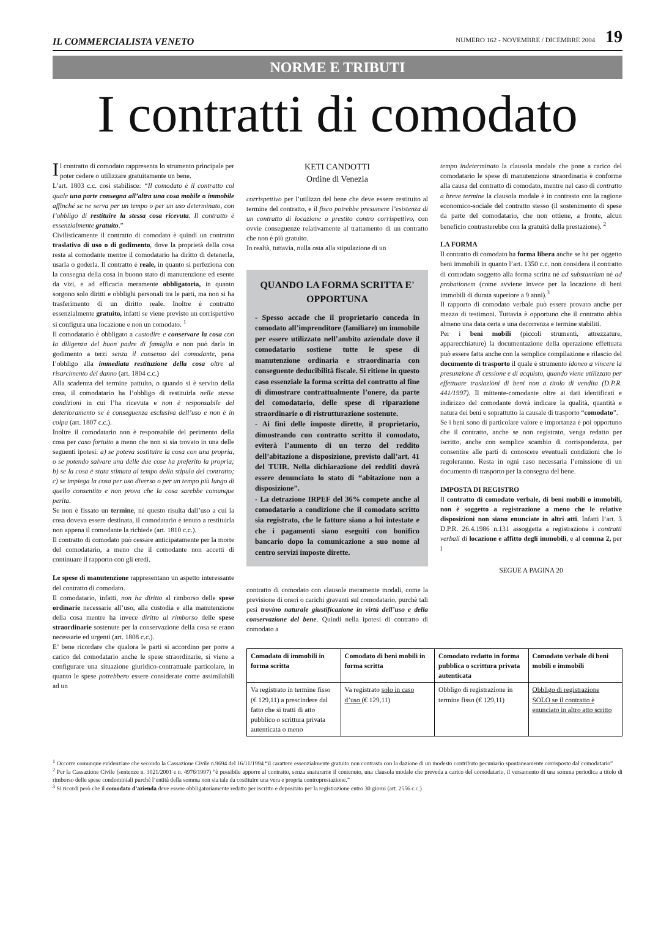IL COMMERCIALISTA VENETO NUMERO 162 - NOVEMBRE / DICEMBRE 2004 19
NORME E TRIBUTI
I contratti di comodato
Il contratto di comodato rappresenta lo strumento principale per poter cedere o utilizzare gratuitamente un bene.
L’art. 1803 c.c. così stabilisce: “Il comodato è il contratto col quale una parte consegna all’altra una cosa mobile o immobile affinché se ne serva per un tempo o per un uso determinato, con l’obbligo di restituire la stessa cosa ricevuta. Il contratto è essenzialmente gratuito.”
Civilisticamente il contratto di comodato è quindi un contratto traslativo di uso o di godimento, dove la proprietà della cosa resta al comodante mentre il comodatario ha diritto di detenerla, usarla o goderla. Il contratto è reale, in quanto si perfeziona con la consegna della cosa in buono stato di manutenzione ed esente da vizi, e ad efficacia meramente obbligatoria, in quanto sorgono solo diritti e obblighi personali tra le parti, ma non si ha trasferimento di un diritto reale. Inoltre è contratto essenzialmente gratuito, infatti se viene previsto un corrispettivo si configura una locazione e non un comodato. <sup>1</sup>
Il comodatario è obbligato a custodire e conservare la cosa con la diligenza del buon padre di famiglia e non può darla in godimento a terzi senza il consenso del comodante, pena l’obbligo alla immediata restituzione della cosa oltre al risarcimento del danno (art. 1804 c.c.)
Alla scadenza del termine pattuito, o quando si è servito della cosa, il comodatario ha l’obbligo di restituirla nelle stesse condizioni in cui l’ha ricevuta e non è responsabile del deterioramento se è conseguenza esclusiva dell’uso e non è in colpa (art. 1807 c.c.).
Inoltre il comodatario non è responsabile del perimento della cosa per caso fortuito a meno che non si sia trovato in una delle seguenti ipotesi: a) se poteva sostituire la cosa con una propria, o se potendo salvare una delle due cose ha preferito la propria; b) se la cosa è stata stimata al tempo della stipula del contratto; c) se impiega la cosa per uso diverso o per un tempo più lungo di quello consentito e non prova che la cosa sarebbe comunque perita.
Se non è fissato un termine, né questo risulta dall’uso a cui la cosa doveva essere destinata, il comodatario è tenuto a restituirla non appena il comodante la richiede (art. 1810 c.c.).
Il contratto di comodato può cessare anticipatamente per la morte del comodatario, a meno che il comodante non accetti di continuare il rapporto con gli eredi.
Le spese di manutenzione rappresentano un aspetto interessante del contratto di comodato.
Il comodatario, infatti, non ha diritto al rimborso delle spese ordinarie necessarie all’uso, alla custodia e alla manutenzione della cosa mentre ha invece diritto al rimborso delle spese straordinarie sostenute per la conservazione della cosa se erano necessarie ed urgenti (art. 1808 c.c.).
E’ bene ricordare che qualora le parti si accordino per porre a carico del comodatario anche le spese straordinarie, si viene a configurare una situazione giuridico-contrattuale particolare, in quanto le spese potrebbero essere considerate come assimilabili ad un
KETI CANDOTTI
Ordine di Venezia
corrispettivo per l’utilizzo del bene che deve essere restituito al termine del contratto, e il fisco potrebbe presumere l’esistenza di un contratto di locazione o prestito contro corrispettivo, con ovvie conseguenze relativamente al trattamento di un contratto che non è più gratuito.
In realtà, tuttavia, nulla osta alla stipulazione di un
QUANDO LA FORMA SCRITTA E' OPPORTUNA
- Spesso accade che il proprietario conceda in comodato all’imprenditore (familiare) un immobile per essere utilizzato nell’ambito aziendale dove il comodatario sostiene tutte le spese di manutenzione ordinaria e straordinaria con conseguente deducibilità fiscale. Si ritiene in questo caso essenziale la forma scritta del contratto al fine di dimostrare contrattualmente l’onere, da parte del comodatario, delle spese di riparazione straordinarie o di ristrutturazione sostenute.
- Ai fini delle imposte dirette, il proprietario, dimostrando con contratto scritto il comodato, eviterà l’aumento di un terzo del reddito dell’abitazione a disposizione, previsto dall’art. 41 del TUIR. Nella dichiarazione dei redditi dovrà essere denunciato lo stato di “abitazione non a disposizione”.
- La detrazione IRPEF del 36% compete anche al comodatario a condizione che il comodato scritto sia registrato, che le fatture siano a lui intestate e che i pagamenti siano eseguiti con bonifico bancario dopo la comunicazione a suo nome al centro servizi imposte dirette.
contratto di comodato con clausole meramente modali, come la previsione di oneri o carichi gravanti sul comodatario, purchè tali pesi trovino naturale giustificazione in virtù dell’uso e della conservazione del bene. Quindi nella ipotesi di contratto di comodato a
tempo indeterminato la clausola modale che pone a carico del comodatario le spese di manutenzione straordinaria è conforme alla causa del contratto di comodato, mentre nel caso di contratto a breve termine la clausola modale è in contrasto con la ragione economico-sociale del contratto stesso (il sostenimento di spese da parte del comodatario, che non ottiene, a fronte, alcun beneficio contrasterebbe con la gratuità della prestazione). <sup>2</sup>
LA FORMA
Il contratto di comodato ha forma libera anche se ha per oggetto beni immobili in quanto l’art. 1350 c.c. non considera il contratto di comodato soggetto alla forma scritta né ad substantiam né ad probationem (come avviene invece per la locazione di beni immobili di durata superiore a 9 anni).<sup>3</sup>
Il rapporto di comodato verbale può essere provato anche per mezzo di testimoni. Tuttavia è opportuno che il contratto abbia almeno una data certa e una decorrenza e termine stabiliti.
Per i beni mobili (piccoli strumenti, attrezzature, apparecchiature) la documentazione della operazione effettuata può essere fatta anche con la semplice compilazione e rilascio del documento di trasporto il quale è strumento idoneo a vincere la presunzione di cessione e di acquisto, quando viene utilizzato per effettuare traslazioni di beni non a titolo di vendita (D.P.R. 441/1997). Il mittente-comodante oltre ai dati identificati e indirizzo del comodante dovrà indicare la qualità, quantità e natura dei beni e soprattutto la causale di trasporto “comodato”.
Se i beni sono di particolare valore e importanza è poi opportuno che il contratto, anche se non registrato, venga redatto per iscritto, anche con semplice scambio di corrispondenza, per consentire alle parti di conoscere eventuali condizioni che lo regoleranno. Resta in ogni caso necessaria l’emissione di un documento di trasporto per la consegna del bene.
IMPOSTA DI REGISTRO
Il contratto di comodato verbale, di beni mobili o immobili, non è soggetto a registrazione a meno che le relative disposizioni non siano enunciate in altri atti. Infatti l’art. 3 D.P.R. 26.4.1986 n.131 assoggetta a registrazione i contratti verbali di locazione e affitto degli immobili, e al comma 2, per i
SEGUE A PAGINA 20
| Comodato di immobili in forma scritta | Comodato di beni mobili in forma scritta | Comodato redatto in forma pubblica o scrittura privata autenticata | Comodato verbale di beni mobili e immobili |
| --- | --- | --- | --- |
| Va registrato in termine fisso (€ 129,11) a prescindere dal fatto che si tratti di atto pubblico o scrittura privata autenticata o meno | Va registrato solo in caso d’uso (€ 129,11) | Obbligo di registrazione in termine fisso (€ 129,11) | Obbligo di registrazione SOLO se il contratto è enunciato in altro atto scritto |
<sup>1</sup> Occorre comunque evidenziare che secondo la Cassazione Civile n.9694 del 16/11/1994 “il carattere essenzialmente gratuito non contrasta con la dazione di un modesto contributo pecuniario spontaneamente corrisposto dal comodatario”
<sup>2</sup> Per la Cassazione Civile (sentenze n. 3021/2001 e n. 4976/1997) “è possibile apporre al contratto, senza snaturarne il contenuto, una clausola modale che preveda a carico del comodatario, il versamento di una somma periodica a titolo di rimborso delle spese condominiali purchè l’entità della somma non sia tale da costituire una vera e propria controprestazione.”
<sup>3</sup> Si ricordi però che il comodato d’azienda deve essere obbligatoriamente redatto per iscritto e depositato per la registrazione entro 30 giorni (art. 2556 c.c.)